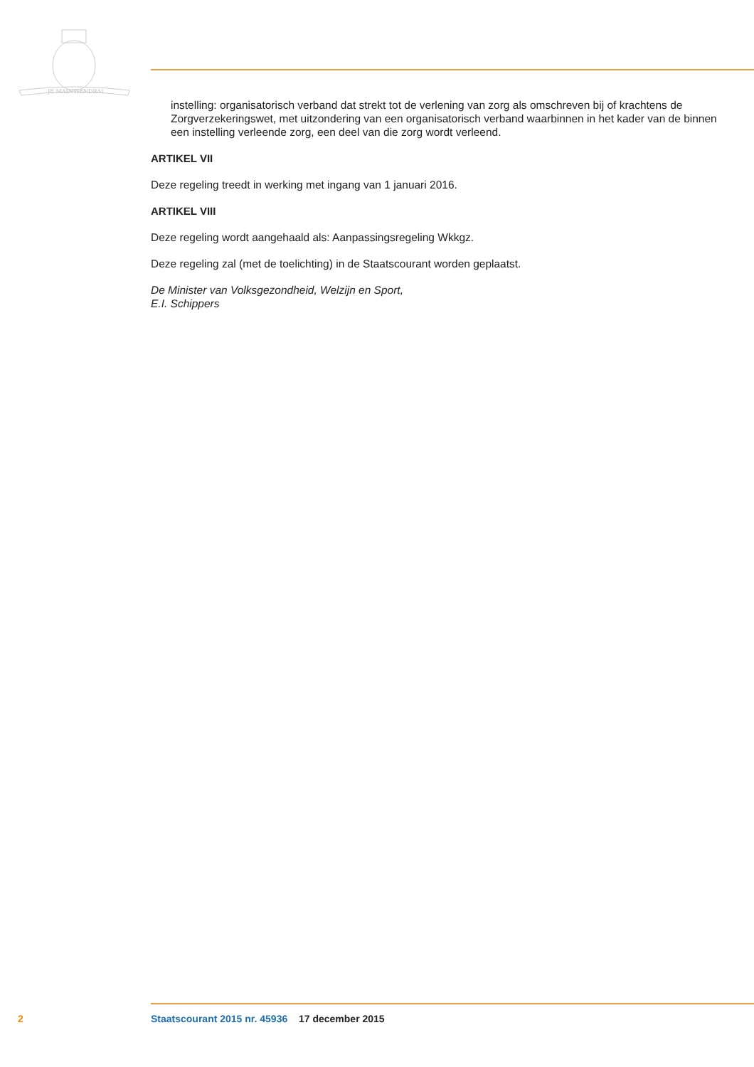JE MAINTIENDRAI
instelling: organisatorisch verband dat strekt tot de verlening van zorg als omschreven bij of krachtens de Zorgverzekeringswet, met uitzondering van een organisatorisch verband waarbinnen in het kader van de binnen een instelling verleende zorg, een deel van die zorg wordt verleend.
ARTIKEL VII
Deze regeling treedt in werking met ingang van 1 januari 2016.
ARTIKEL VIII
Deze regeling wordt aangehaald als: Aanpassingsregeling Wkkgz.
Deze regeling zal (met de toelichting) in de Staatscourant worden geplaatst.
De Minister van Volksgezondheid, Welzijn en Sport,
E.I. Schippers
2 Staatscourant 2015 nr. 45936 17 december 2015